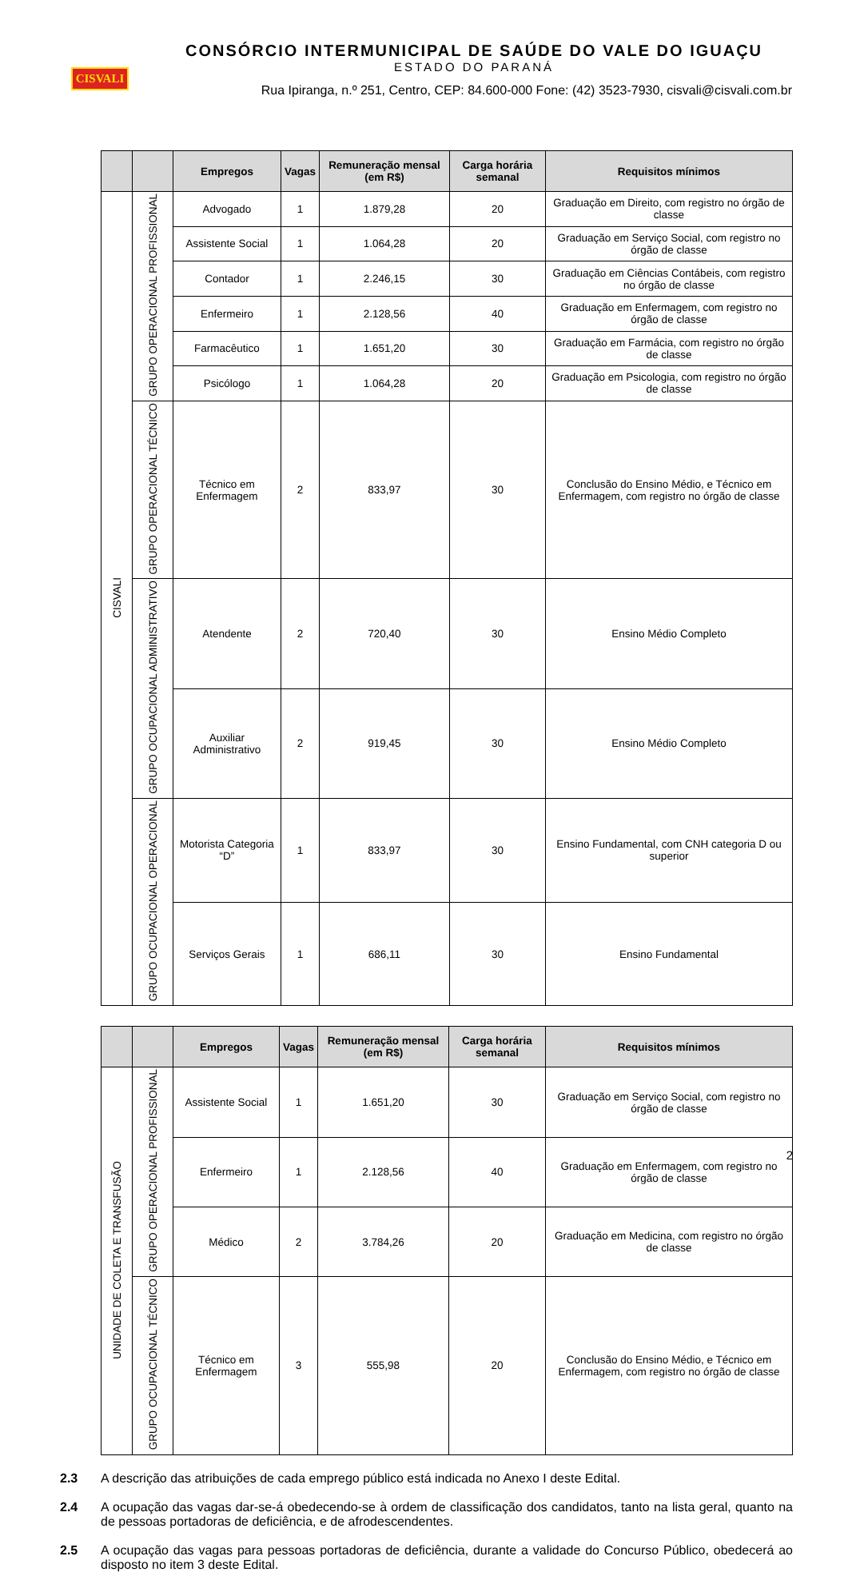CISVALI
CONSÓRCIO INTERMUNICIPAL DE SAÚDE DO VALE DO IGUAÇU
ESTADO DO PARANÁ
Rua Ipiranga, n.º 251, Centro, CEP: 84.600-000 Fone: (42) 3523-7930, cisvali@cisvali.com.br
| | | Empregos | Vagas | Remuneração mensal (em R$) | Carga horária semanal | Requisitos mínimos |
| --- | --- | --- | --- | --- | --- | --- |
| CISVALI | GRUPO OPERACIONAL PROFISSIONAL | Advogado | 1 | 1.879,28 | 20 | Graduação em Direito, com registro no órgão de classe |
| | | Assistente Social | 1 | 1.064,28 | 20 | Graduação em Serviço Social, com registro no órgão de classe |
| | | Contador | 1 | 2.246,15 | 30 | Graduação em Ciências Contábeis, com registro no órgão de classe |
| | | Enfermeiro | 1 | 2.128,56 | 40 | Graduação em Enfermagem, com registro no órgão de classe |
| | | Farmacêutico | 1 | 1.651,20 | 30 | Graduação em Farmácia, com registro no órgão de classe |
| | | Psicólogo | 1 | 1.064,28 | 20 | Graduação em Psicologia, com registro no órgão de classe |
| | GRUPO OPERACIONAL TÉCNICO | Técnico em Enfermagem | 2 | 833,97 | 30 | Conclusão do Ensino Médio, e Técnico em Enfermagem, com registro no órgão de classe |
| | GRUPO OCUPACIONAL ADMINISTRATIVO | Atendente | 2 | 720,40 | 30 | Ensino Médio Completo |
| | | Auxiliar Administrativo | 2 | 919,45 | 30 | Ensino Médio Completo |
| | GRUPO OCUPACIONAL OPERACIONAL | Motorista Categoria “D” | 1 | 833,97 | 30 | Ensino Fundamental, com CNH categoria D ou superior |
| | | Serviços Gerais | 1 | 686,11 | 30 | Ensino Fundamental |
| | | Empregos | Vagas | Remuneração mensal (em R$) | Carga horária semanal | Requisitos mínimos |
| --- | --- | --- | --- | --- | --- | --- |
| UNIDADE DE COLETA E TRANSFUSÃO | GRUPO OPERACIONAL PROFISSIONAL | Assistente Social | 1 | 1.651,20 | 30 | Graduação em Serviço Social, com registro no órgão de classe |
| | | Enfermeiro | 1 | 2.128,56 | 40 | Graduação em Enfermagem, com registro no órgão de classe |
| | | Médico | 2 | 3.784,26 | 20 | Graduação em Medicina, com registro no órgão de classe |
| | GRUPO OCUPACIONAL TÉCNICO | Técnico em Enfermagem | 3 | 555,98 | 20 | Conclusão do Ensino Médio, e Técnico em Enfermagem, com registro no órgão de classe |
2.3 A descrição das atribuições de cada emprego público está indicada no Anexo I deste Edital.
2.4 A ocupação das vagas dar-se-á obedecendo-se à ordem de classificação dos candidatos, tanto na lista geral, quanto na de pessoas portadoras de deficiência, e de afrodescendentes.
2.5 A ocupação das vagas para pessoas portadoras de deficiência, durante a validade do Concurso Público, obedecerá ao disposto no item 3 deste Edital.
2